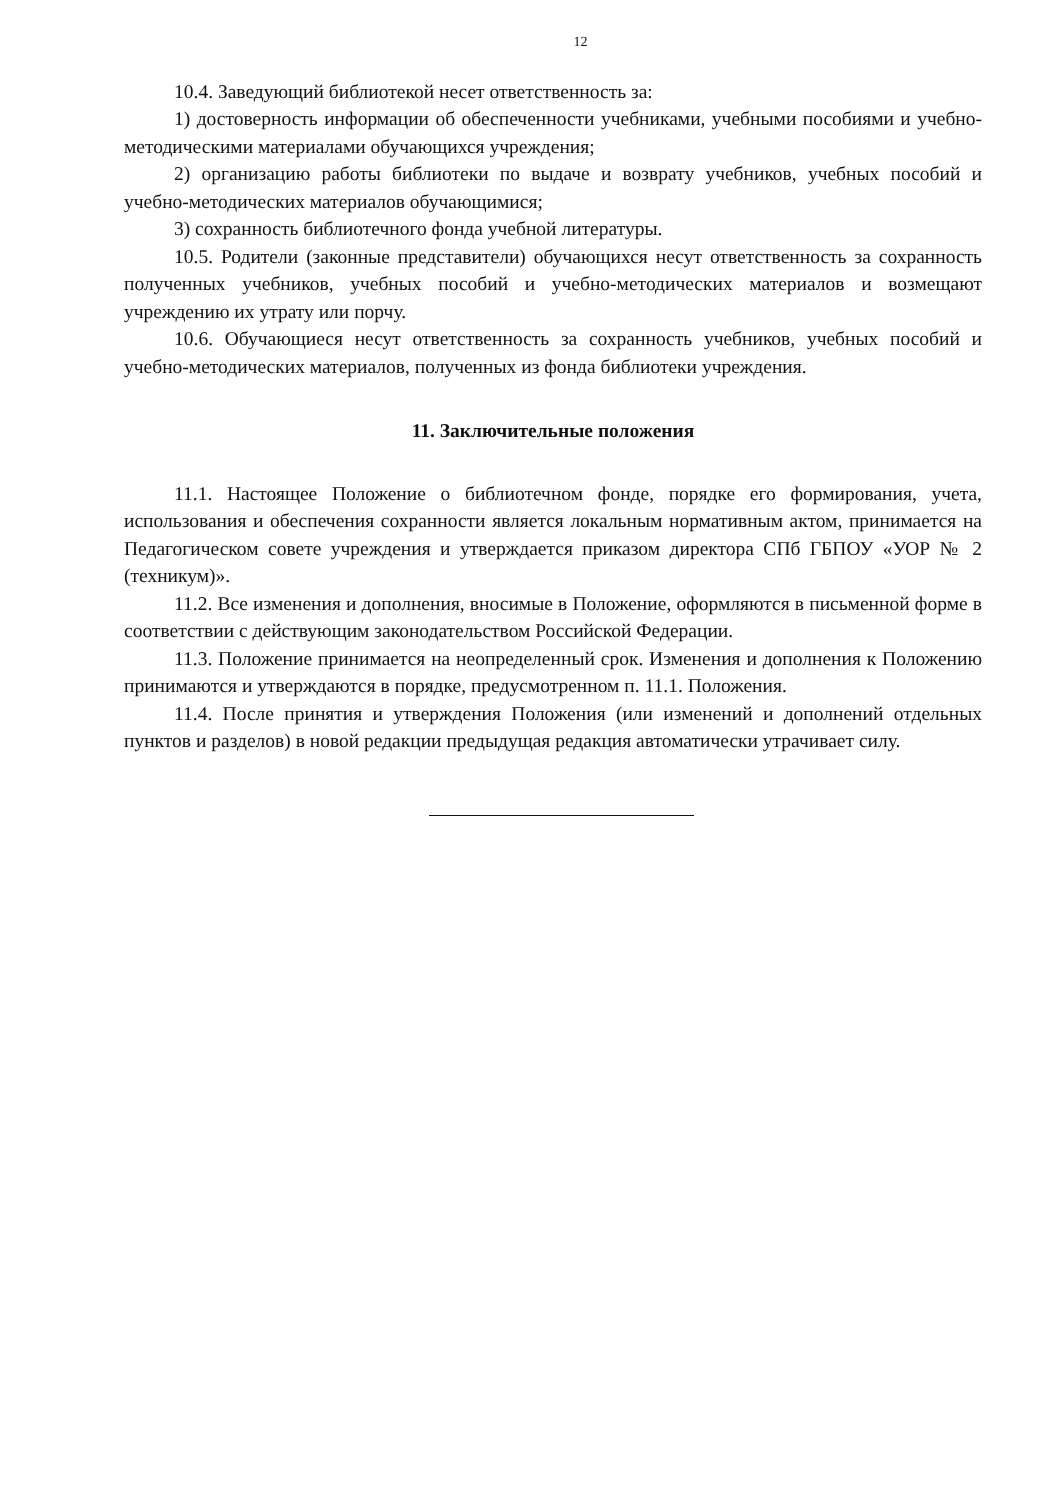12
10.4. Заведующий библиотекой несет ответственность за:
1) достоверность информации об обеспеченности учебниками, учебными пособиями и учебно-методическими материалами обучающихся учреждения;
2) организацию работы библиотеки по выдаче и возврату учебников, учебных пособий и учебно-методических материалов обучающимися;
3) сохранность библиотечного фонда учебной литературы.
10.5. Родители (законные представители) обучающихся несут ответственность за сохранность полученных учебников, учебных пособий и учебно-методических материалов и возмещают учреждению их утрату или порчу.
10.6. Обучающиеся несут ответственность за сохранность учебников, учебных пособий и учебно-методических материалов, полученных из фонда библиотеки учреждения.
11. Заключительные положения
11.1. Настоящее Положение о библиотечном фонде, порядке его формирования, учета, использования и обеспечения сохранности является локальным нормативным актом, принимается на Педагогическом совете учреждения и утверждается приказом директора СПб ГБПОУ «УОР № 2 (техникум)».
11.2. Все изменения и дополнения, вносимые в Положение, оформляются в письменной форме в соответствии с действующим законодательством Российской Федерации.
11.3. Положение принимается на неопределенный срок. Изменения и дополнения к Положению принимаются и утверждаются в порядке, предусмотренном п. 11.1. Положения.
11.4. После принятия и утверждения Положения (или изменений и дополнений отдельных пунктов и разделов) в новой редакции предыдущая редакция автоматически утрачивает силу.